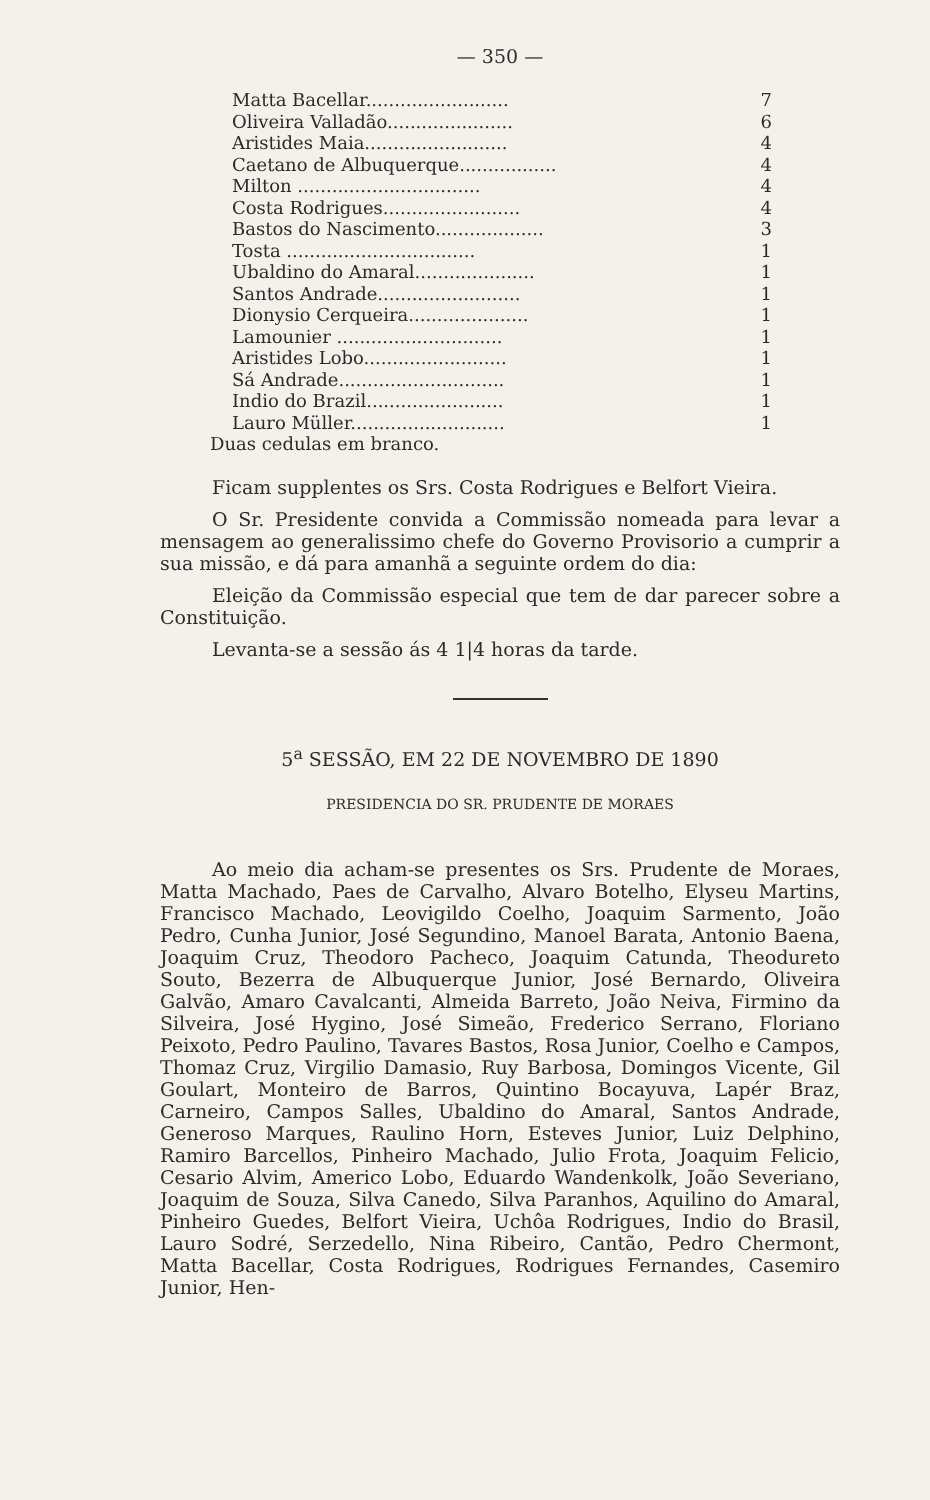— 350 —
| Matta Bacellar......................... | 7 |
| Oliveira Valladão...................... | 6 |
| Aristides Maia......................... | 4 |
| Caetano de Albuquerque................. | 4 |
| Milton ................................ | 4 |
| Costa Rodrigues........................ | 4 |
| Bastos do Nascimento................... | 3 |
| Tosta ................................. | 1 |
| Ubaldino do Amaral..................... | 1 |
| Santos Andrade......................... | 1 |
| Dionysio Cerqueira..................... | 1 |
| Lamounier ............................. | 1 |
| Aristides Lobo......................... | 1 |
| Sá Andrade............................. | 1 |
| Indio do Brazil........................ | 1 |
| Lauro Müller........................... | 1 |
Duas cedulas em branco.
Ficam supplentes os Srs. Costa Rodrigues e Belfort Vieira.
O Sr. Presidente convida a Commissão nomeada para levar a mensagem ao generalissimo chefe do Governo Provisorio a cumprir a sua missão, e dá para amanhã a seguinte ordem do dia:
Eleição da Commissão especial que tem de dar parecer sobre a Constituição.
Levanta-se a sessão ás 4 1|4 horas da tarde.
5<sup>a</sup> SESSÃO, EM 22 DE NOVEMBRO DE 1890
PRESIDENCIA DO SR. PRUDENTE DE MORAES
Ao meio dia acham-se presentes os Srs. Prudente de Moraes, Matta Machado, Paes de Carvalho, Alvaro Botelho, Elyseu Martins, Francisco Machado, Leovigildo Coelho, Joaquim Sarmento, João Pedro, Cunha Junior, José Segundino, Manoel Barata, Antonio Baena, Joaquim Cruz, Theodoro Pacheco, Joaquim Catunda, Theodureto Souto, Bezerra de Albuquerque Junior, José Bernardo, Oliveira Galvão, Amaro Cavalcanti, Almeida Barreto, João Neiva, Firmino da Silveira, José Hygino, José Simeão, Frederico Serrano, Floriano Peixoto, Pedro Paulino, Tavares Bastos, Rosa Junior, Coelho e Campos, Thomaz Cruz, Virgilio Damasio, Ruy Barbosa, Domingos Vicente, Gil Goulart, Monteiro de Barros, Quintino Bocayuva, Lapér Braz, Carneiro, Campos Salles, Ubaldino do Amaral, Santos Andrade, Generoso Marques, Raulino Horn, Esteves Junior, Luiz Delphino, Ramiro Barcellos, Pinheiro Machado, Julio Frota, Joaquim Felicio, Cesario Alvim, Americo Lobo, Eduardo Wandenkolk, João Severiano, Joaquim de Souza, Silva Canedo, Silva Paranhos, Aquilino do Amaral, Pinheiro Guedes, Belfort Vieira, Uchôa Rodrigues, Indio do Brasil, Lauro Sodré, Serzedello, Nina Ribeiro, Cantão, Pedro Chermont, Matta Bacellar, Costa Rodrigues, Rodrigues Fernandes, Casemiro Junior, Hen-